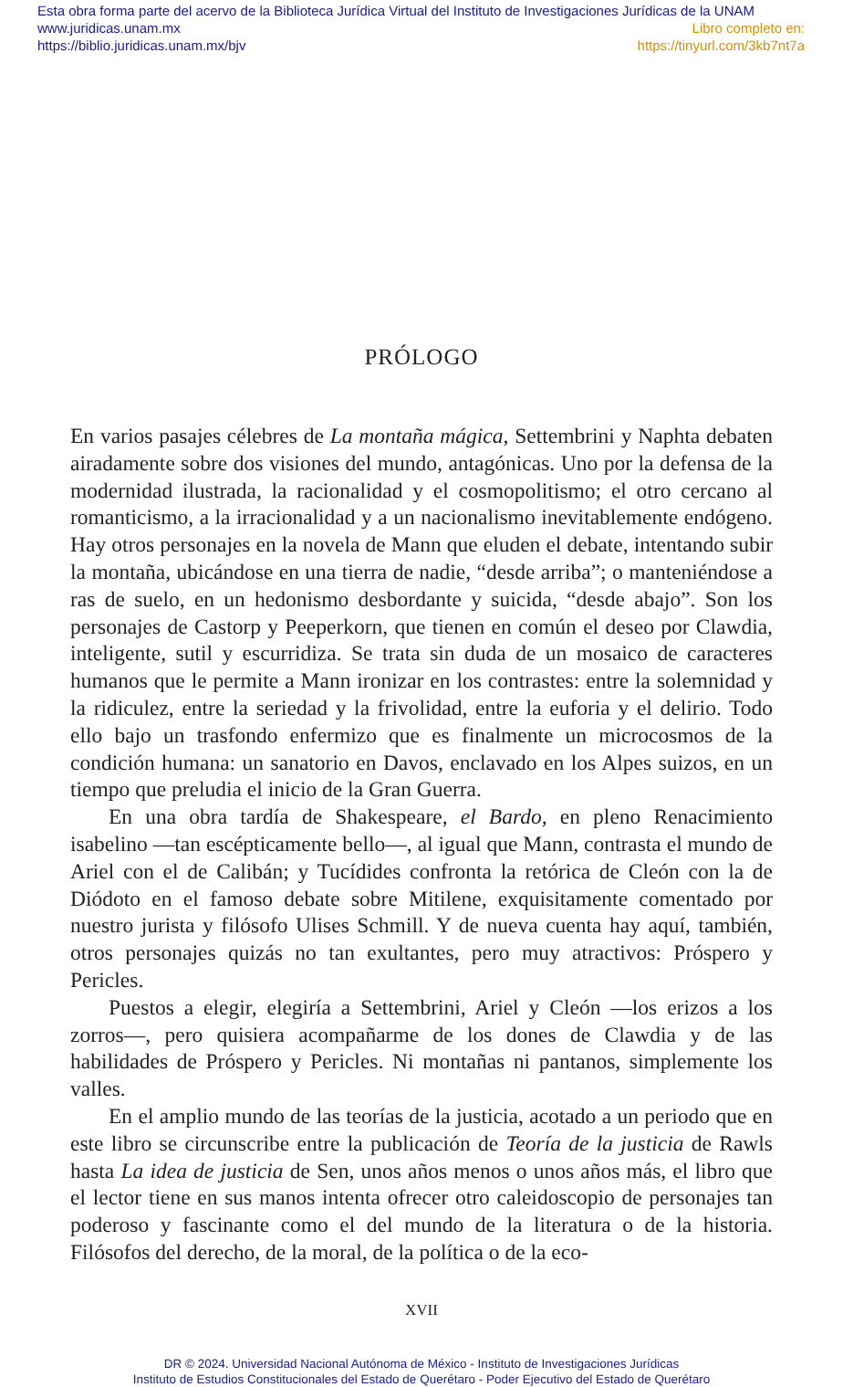Esta obra forma parte del acervo de la Biblioteca Jurídica Virtual del Instituto de Investigaciones Jurídicas de la UNAM
www.juridicas.unam.mx Libro completo en:
https://biblio.juridicas.unam.mx/bjv https://tinyurl.com/3kb7nt7a
PRÓLOGO
En varios pasajes célebres de La montaña mágica, Settembrini y Naphta debaten airadamente sobre dos visiones del mundo, antagónicas. Uno por la defensa de la modernidad ilustrada, la racionalidad y el cosmopolitismo; el otro cercano al romanticismo, a la irracionalidad y a un nacionalismo inevitablemente endógeno. Hay otros personajes en la novela de Mann que eluden el debate, intentando subir la montaña, ubicándose en una tierra de nadie, “desde arriba”; o manteniéndose a ras de suelo, en un hedonismo desbordante y suicida, “desde abajo”. Son los personajes de Castorp y Peeperkorn, que tienen en común el deseo por Clawdia, inteligente, sutil y escurridiza. Se trata sin duda de un mosaico de caracteres humanos que le permite a Mann ironizar en los contrastes: entre la solemnidad y la ridiculez, entre la seriedad y la frivolidad, entre la euforia y el delirio. Todo ello bajo un trasfondo enfermizo que es finalmente un microcosmos de la condición humana: un sanatorio en Davos, enclavado en los Alpes suizos, en un tiempo que preludia el inicio de la Gran Guerra.
En una obra tardía de Shakespeare, el Bardo, en pleno Renacimiento isabelino —tan escépticamente bello—, al igual que Mann, contrasta el mundo de Ariel con el de Calibán; y Tucídides confronta la retórica de Cleón con la de Diódoto en el famoso debate sobre Mitilene, exquisitamente comentado por nuestro jurista y filósofo Ulises Schmill. Y de nueva cuenta hay aquí, también, otros personajes quizás no tan exultantes, pero muy atractivos: Próspero y Pericles.
Puestos a elegir, elegiría a Settembrini, Ariel y Cleón —los erizos a los zorros—, pero quisiera acompañarme de los dones de Clawdia y de las habilidades de Próspero y Pericles. Ni montañas ni pantanos, simplemente los valles.
En el amplio mundo de las teorías de la justicia, acotado a un periodo que en este libro se circunscribe entre la publicación de Teoría de la justicia de Rawls hasta La idea de justicia de Sen, unos años menos o unos años más, el libro que el lector tiene en sus manos intenta ofrecer otro caleidoscopio de personajes tan poderoso y fascinante como el del mundo de la literatura o de la historia. Filósofos del derecho, de la moral, de la política o de la eco-
XVII
DR © 2024. Universidad Nacional Autónoma de México - Instituto de Investigaciones Jurídicas
Instituto de Estudios Constitucionales del Estado de Querétaro - Poder Ejecutivo del Estado de Querétaro